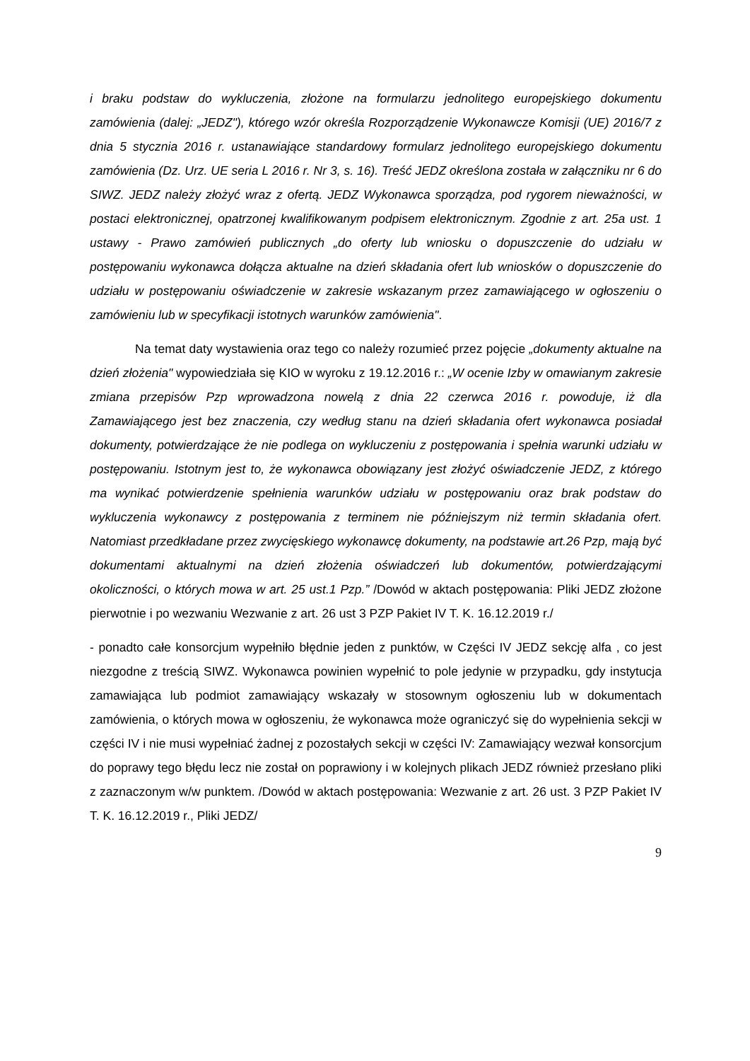i braku podstaw do wykluczenia, złożone na formularzu jednolitego europejskiego dokumentu zamówienia (dalej: „JEDZ"), którego wzór określa Rozporządzenie Wykonawcze Komisji (UE) 2016/7 z dnia 5 stycznia 2016 r. ustanawiające standardowy formularz jednolitego europejskiego dokumentu zamówienia (Dz. Urz. UE seria L 2016 r. Nr 3, s. 16). Treść JEDZ określona została w załączniku nr 6 do SIWZ. JEDZ należy złożyć wraz z ofertą. JEDZ Wykonawca sporządza, pod rygorem nieważności, w postaci elektronicznej, opatrzonej kwalifikowanym podpisem elektronicznym. Zgodnie z art. 25a ust. 1 ustawy - Prawo zamówień publicznych „do oferty lub wniosku o dopuszczenie do udziału w postępowaniu wykonawca dołącza aktualne na dzień składania ofert lub wniosków o dopuszczenie do udziału w postępowaniu oświadczenie w zakresie wskazanym przez zamawiającego w ogłoszeniu o zamówieniu lub w specyfikacji istotnych warunków zamówienia".
Na temat daty wystawienia oraz tego co należy rozumieć przez pojęcie „dokumenty aktualne na dzień złożenia" wypowiedziała się KIO w wyroku z 19.12.2016 r.: „W ocenie Izby w omawianym zakresie zmiana przepisów Pzp wprowadzona nowelą z dnia 22 czerwca 2016 r. powoduje, iż dla Zamawiającego jest bez znaczenia, czy według stanu na dzień składania ofert wykonawca posiadał dokumenty, potwierdzające że nie podlega on wykluczeniu z postępowania i spełnia warunki udziału w postępowaniu. Istotnym jest to, że wykonawca obowiązany jest złożyć oświadczenie JEDZ, z którego ma wynikać potwierdzenie spełnienia warunków udziału w postępowaniu oraz brak podstaw do wykluczenia wykonawcy z postępowania z terminem nie późniejszym niż termin składania ofert. Natomiast przedkładane przez zwycięskiego wykonawcę dokumenty, na podstawie art.26 Pzp, mają być dokumentami aktualnymi na dzień złożenia oświadczeń lub dokumentów, potwierdzającymi okoliczności, o których mowa w art. 25 ust.1 Pzp.” /Dowód w aktach postępowania: Pliki JEDZ złożone pierwotnie i po wezwaniu Wezwanie z art. 26 ust 3 PZP Pakiet IV T. K. 16.12.2019 r./
- ponadto całe konsorcjum wypełniło błędnie jeden z punktów, w Części IV JEDZ sekcję alfa , co jest niezgodne z treścią SIWZ. Wykonawca powinien wypełnić to pole jedynie w przypadku, gdy instytucja zamawiająca lub podmiot zamawiający wskazały w stosownym ogłoszeniu lub w dokumentach zamówienia, o których mowa w ogłoszeniu, że wykonawca może ograniczyć się do wypełnienia sekcji w części IV i nie musi wypełniać żadnej z pozostałych sekcji w części IV: Zamawiający wezwał konsorcjum do poprawy tego błędu lecz nie został on poprawiony i w kolejnych plikach JEDZ również przesłano pliki z zaznaczonym w/w punktem. /Dowód w aktach postępowania: Wezwanie z art. 26 ust. 3 PZP Pakiet IV T. K. 16.12.2019 r., Pliki JEDZ/
9